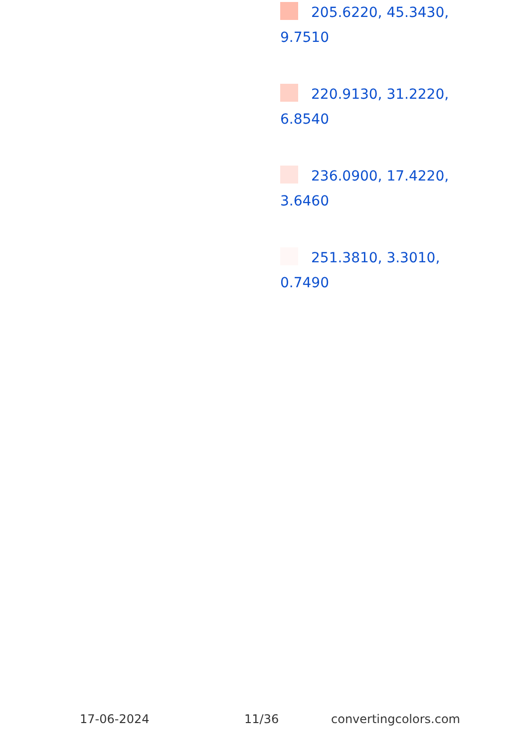205.6220, 45.3430, 9.7510
220.9130, 31.2220, 6.8540
236.0900, 17.4220, 3.6460
251.3810, 3.3010, 0.7490
17-06-2024 11/36 convertingcolors.com